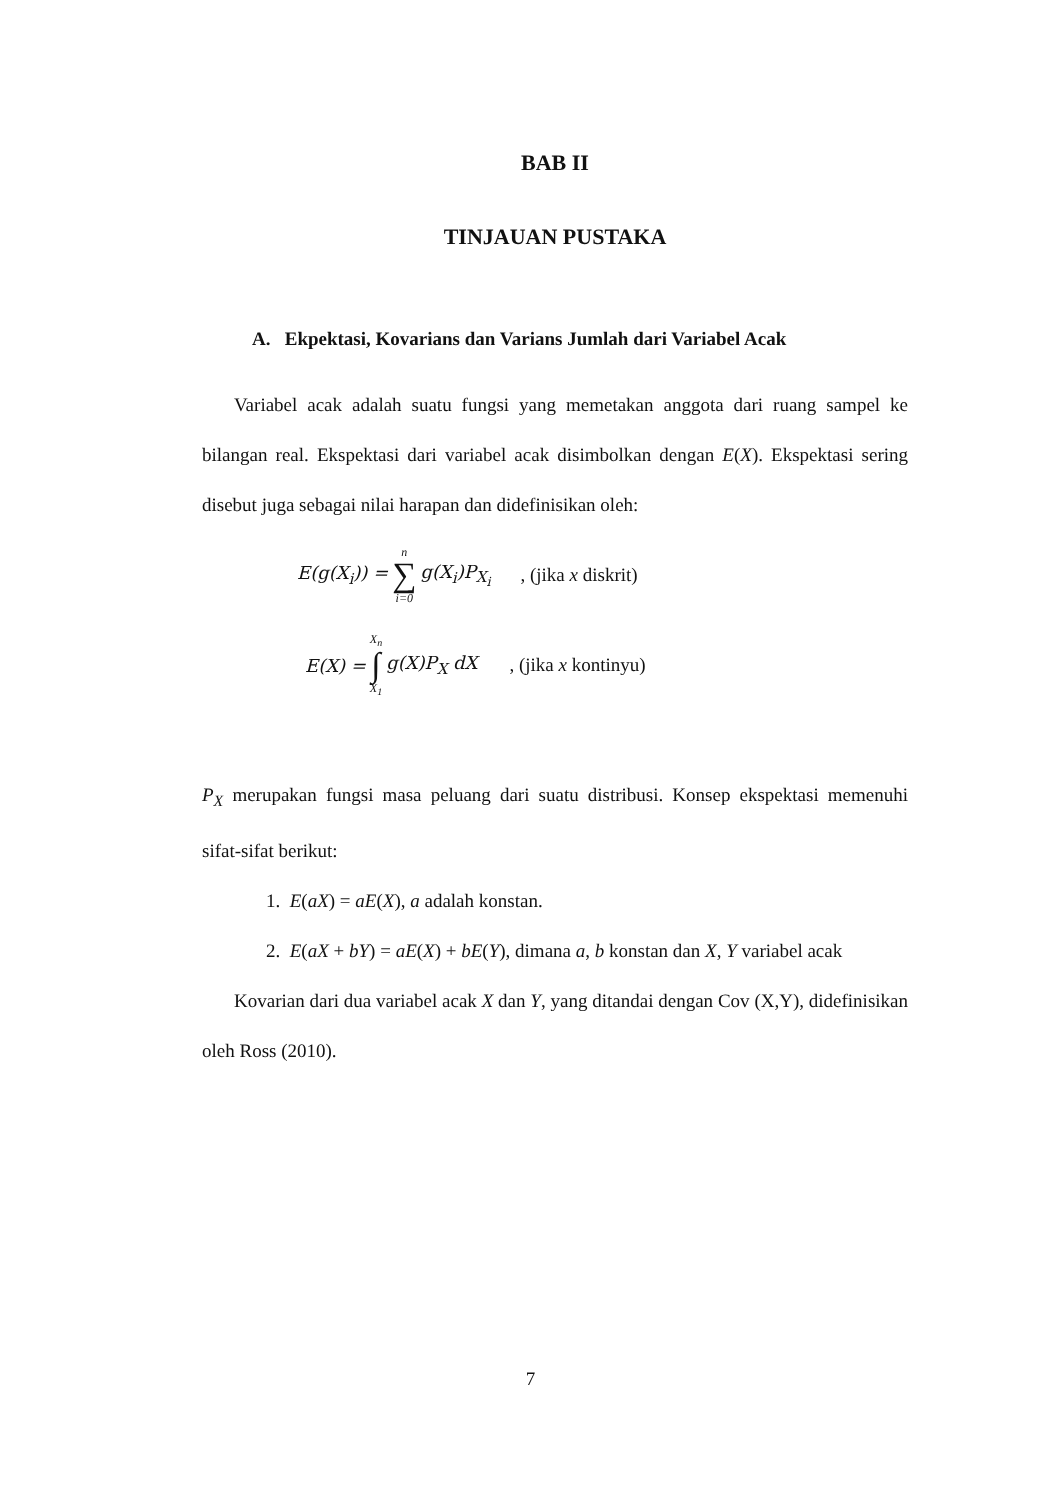BAB II
TINJAUAN PUSTAKA
A. Ekpektasi, Kovarians dan Varians Jumlah dari Variabel Acak
Variabel acak adalah suatu fungsi yang memetakan anggota dari ruang sampel ke bilangan real. Ekspektasi dari variabel acak disimbolkan dengan E(X). Ekspektasi sering disebut juga sebagai nilai harapan dan didefinisikan oleh:
E(g(X<sub>i</sub>)) = n ∑ i=0 g(X<sub>i</sub>)P<sub>X<sub>i</sub></sub>, (jika x diskrit)
E(X) = X<sub>n</sub> ∫ X<sub>1</sub> g(X)P<sub>X</sub> dX, (jika x kontinyu)
P<sub>X</sub> merupakan fungsi masa peluang dari suatu distribusi. Konsep ekspektasi memenuhi sifat-sifat berikut:
1. E(aX) = aE(X), a adalah konstan.
2. E(aX + bY) = aE(X) + bE(Y), dimana a, b konstan dan X, Y variabel acak
Kovarian dari dua variabel acak X dan Y, yang ditandai dengan Cov (X,Y), didefinisikan oleh Ross (2010).
7